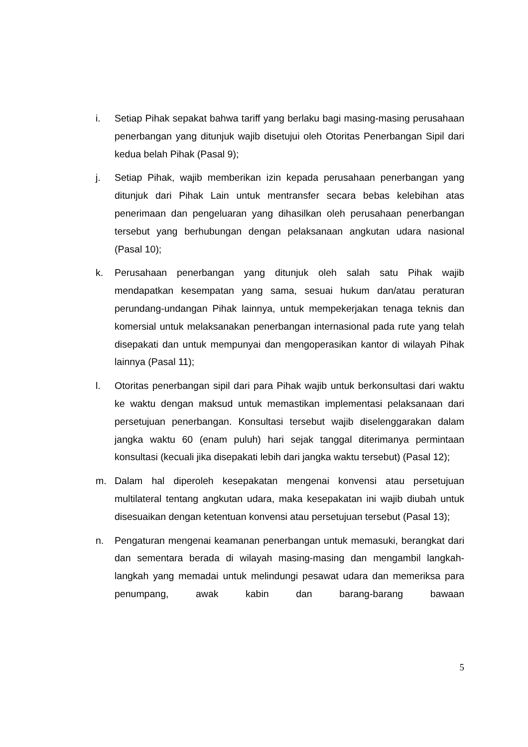i. Setiap Pihak sepakat bahwa tariff yang berlaku bagi masing-masing perusahaan penerbangan yang ditunjuk wajib disetujui oleh Otoritas Penerbangan Sipil dari kedua belah Pihak (Pasal 9);
j. Setiap Pihak, wajib memberikan izin kepada perusahaan penerbangan yang ditunjuk dari Pihak Lain untuk mentransfer secara bebas kelebihan atas penerimaan dan pengeluaran yang dihasilkan oleh perusahaan penerbangan tersebut yang berhubungan dengan pelaksanaan angkutan udara nasional (Pasal 10);
k. Perusahaan penerbangan yang ditunjuk oleh salah satu Pihak wajib mendapatkan kesempatan yang sama, sesuai hukum dan/atau peraturan perundang-undangan Pihak lainnya, untuk mempekerjakan tenaga teknis dan komersial untuk melaksanakan penerbangan internasional pada rute yang telah disepakati dan untuk mempunyai dan mengoperasikan kantor di wilayah Pihak lainnya (Pasal 11);
l. Otoritas penerbangan sipil dari para Pihak wajib untuk berkonsultasi dari waktu ke waktu dengan maksud untuk memastikan implementasi pelaksanaan dari persetujuan penerbangan. Konsultasi tersebut wajib diselenggarakan dalam jangka waktu 60 (enam puluh) hari sejak tanggal diterimanya permintaan konsultasi (kecuali jika disepakati lebih dari jangka waktu tersebut) (Pasal 12);
m. Dalam hal diperoleh kesepakatan mengenai konvensi atau persetujuan multilateral tentang angkutan udara, maka kesepakatan ini wajib diubah untuk disesuaikan dengan ketentuan konvensi atau persetujuan tersebut (Pasal 13);
n. Pengaturan mengenai keamanan penerbangan untuk memasuki, berangkat dari dan sementara berada di wilayah masing-masing dan mengambil langkah-langkah yang memadai untuk melindungi pesawat udara dan memeriksa para penumpang, awak kabin dan barang-barang bawaan
5